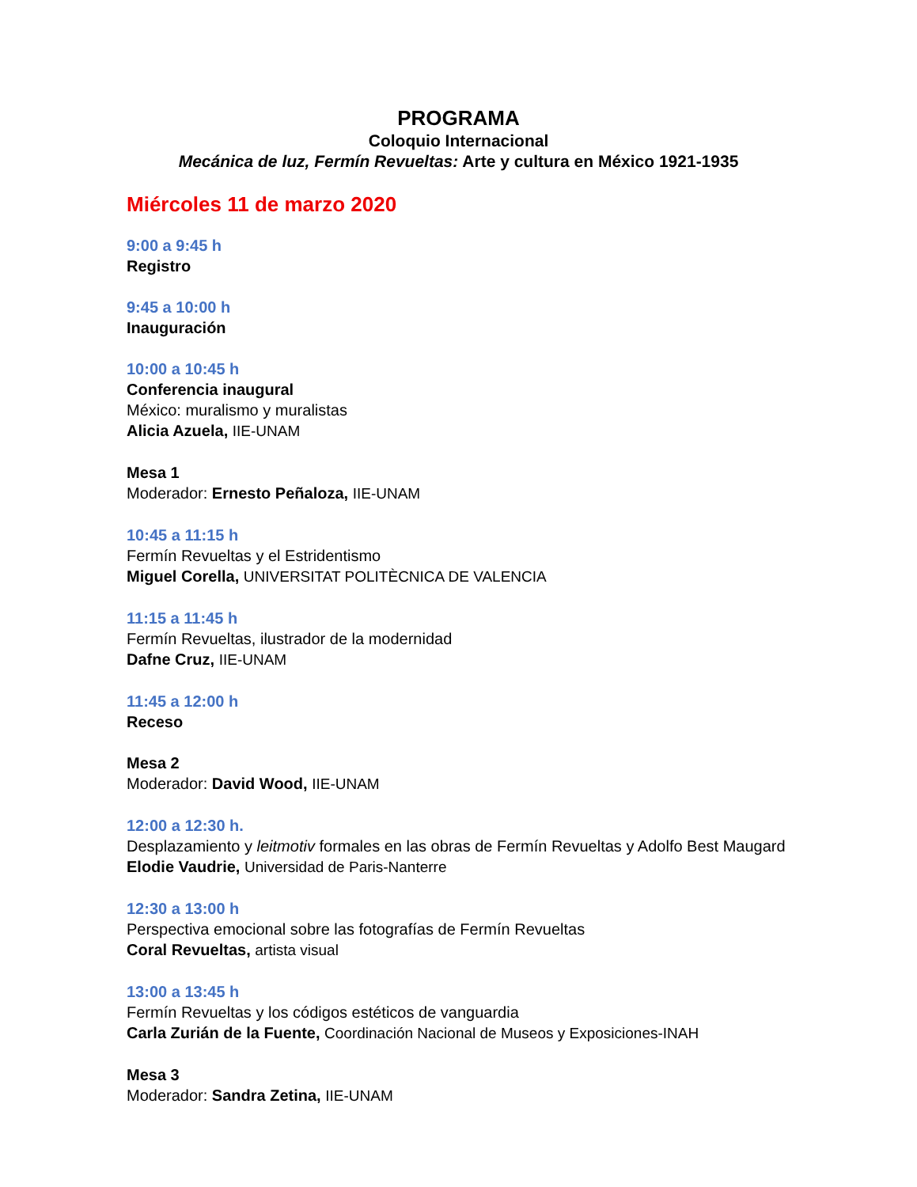PROGRAMA
Coloquio Internacional
Mecánica de luz, Fermín Revueltas: Arte y cultura en México 1921-1935
Miércoles 11 de marzo 2020
9:00 a 9:45 h
Registro
9:45 a 10:00 h
Inauguración
10:00 a 10:45 h
Conferencia inaugural
México: muralismo y muralistas
Alicia Azuela, IIE-UNAM
Mesa 1
Moderador: Ernesto Peñaloza, IIE-UNAM
10:45 a 11:15 h
Fermín Revueltas y el Estridentismo
Miguel Corella, UNIVERSITAT POLITÈCNICA DE VALENCIA
11:15 a 11:45 h
Fermín Revueltas, ilustrador de la modernidad
Dafne Cruz, IIE-UNAM
11:45 a 12:00 h
Receso
Mesa 2
Moderador: David Wood, IIE-UNAM
12:00 a 12:30 h.
Desplazamiento y leitmotiv formales en las obras de Fermín Revueltas y Adolfo Best Maugard
Elodie Vaudrie, Universidad de Paris-Nanterre
12:30 a 13:00 h
Perspectiva emocional sobre las fotografías de Fermín Revueltas
Coral Revueltas, artista visual
13:00 a 13:45 h
Fermín Revueltas y los códigos estéticos de vanguardia
Carla Zurián de la Fuente, Coordinación Nacional de Museos y Exposiciones-INAH
Mesa 3
Moderador: Sandra Zetina, IIE-UNAM